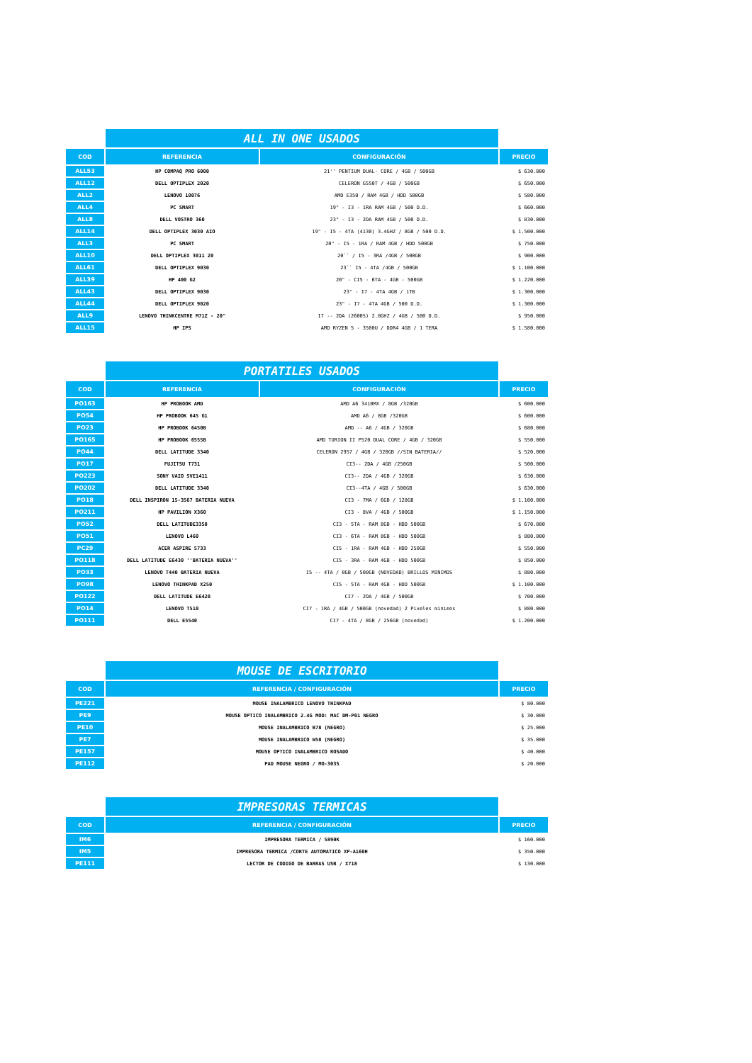| | ALL IN ONE USADOS | | |
| COD | REFERENCIA | CONFIGURACIÓN | PRECIO |
| ALL53 | HP COMPAQ PRO 6000 | 21'' PENTIUM DUAL- CORE / 4GB / 500GB | $ 630.000 |
| ALL12 | DELL OPTIPLEX 2020 | CELERON G550T / 4GB / 500GB | $ 650.000 |
| ALL2 | LENOVO 10076 | AMD E350 / RAM 4GB / HDD 500GB | $ 580.000 |
| ALL4 | PC SMART | 19" - I3 - 1RA RAM 4GB / 500 D.D. | $ 660.000 |
| ALL8 | DELL VOSTRO 360 | 23" - I3 - 2DA RAM 4GB / 500 D.D. | $ 830.000 |
| ALL14 | DELL OPTIPLEX 3030 AIO | 19" - I5 - 4TA (4130) 3.4GHZ / 8GB / 500 D.D. | $ 1.500.000 |
| ALL3 | PC SMART | 20" - I5 - 1RA / RAM 4GB / HDD 500GB | $ 750.000 |
| ALL10 | DELL OPTIPLEX 3011 20 | 20`` / I5 - 3RA /4GB / 500GB | $ 900.000 |
| ALL61 | DELL OPTIPLEX 9030 | 23`` I5 - 4TA /4GB / 500GB | $ 1.100.000 |
| ALL39 | HP 400 G2 | 20" - CI5 - 6TA - 4GB - 500GB | $ 1.220.000 |
| ALL43 | DELL OPTIPLEX 9030 | 23" - I7 - 4TA 4GB / 1TB | $ 1.300.000 |
| ALL44 | DELL OPTIPLEX 9020 | 23" - I7 - 4TA 4GB / 500 D.D. | $ 1.300.000 |
| ALL9 | LENOVO THINKCENTRE M71Z - 20" | I7 -- 2DA (2600S) 2.8GHZ / 4GB / 500 D.D. | $ 950.000 |
| ALL15 | HP IPS | AMD RYZEN 5 - 3500U / DDR4 4GB / 1 TERA | $ 1.580.000 |
| | PORTATILES USADOS | | |
| COD | REFERENCIA | CONFIGURACIÓN | PRECIO |
| PO163 | HP PROBOOK AMD | AMD A6 3410MX / 8GB /320GB | $ 600.000 |
| PO54 | HP PROBOOK 645 G1 | AMD A6 / 8GB /320GB | $ 600.000 |
| PO23 | HP PROBOOK 6450B | AMD -- A6 / 4GB / 320GB | $ 680.000 |
| PO165 | HP PROBOOK 6555B | AMD TURION II P520 DUAL CORE / 4GB / 320GB | $ 550.000 |
| PO44 | DELL LATITUDE 3340 | CELERON 2957 / 4GB / 320GB //SIN BATERIA// | $ 520.000 |
| PO17 | FUJITSU T731 | CI3-- 2DA / 4GB /250GB | $ 500.000 |
| PO223 | SONY VAIO SVE1411 | CI3-- 2DA / 4GB / 320GB | $ 630.000 |
| PO202 | DELL LATITUDE 3340 | CI3--4TA / 4GB / 500GB | $ 630.000 |
| PO18 | DELL INSPIRON 15-3567 BATERIA NUEVA | CI3 - 7MA / 6GB / 128GB | $ 1.100.000 |
| PO211 | HP PAVILION X360 | CI3 - 8VA / 4GB / 500GB | $ 1.150.000 |
| PO52 | DELL LATITUDE3350 | CI3 - 5TA - RAM 8GB - HDD 500GB | $ 670.000 |
| PO51 | LENOVO L460 | CI3 - 6TA - RAM 8GB - HDD 500GB | $ 880.000 |
| PC29 | ACER ASPIRE 5733 | CI5 - 1RA - RAM 4GB - HDD 250GB | $ 550.000 |
| PO118 | DELL LATITUDE E6430 ''BATERIA NUEVA'' | CI5 - 3RA - RAM 4GB - HDD 500GB | $ 850.000 |
| PO33 | LENOVO T440 BATERIA NUEVA | I5 -- 4TA / 8GB / 500GB (NOVEDAD) BRILLOS MINIMOS | $ 880.000 |
| PO98 | LENOVO THINKPAD X250 | CI5 - 5TA - RAM 4GB - HDD 500GB | $ 1.100.000 |
| PO122 | DELL LATITUDE E6420 | CI7 - 2DA / 4GB / 500GB | $ 700.000 |
| PO14 | LENOVO T510 | CI7 - 1RA / 4GB / 500GB (novedad) 2 Pixeles minimos | $ 880.000 |
| PO111 | DELL E5540 | CI7 - 4TA / 8GB / 256GB (novedad) | $ 1.200.000 |
| | MOUSE DE ESCRITORIO | |
| COD | REFERENCIA / CONFIGURACIÓN | PRECIO |
| PE221 | MOUSE INALAMBRICO LENOVO THINKPAD | $ 80.000 |
| PE9 | MOUSE OPTICO INALAMBRICO 2.4G MOD: MAC DM-P01 NEGRO | $ 30.000 |
| PE10 | MOUSE INALAMBRICO B78 (NEGRO) | $ 25.000 |
| PE7 | MOUSE INALAMBRICO W58 (NEGRO) | $ 35.000 |
| PE157 | MOUSE OPTICO INALAMBRICO ROSADO | $ 40.000 |
| PE112 | PAD MOUSE NEGRO / MO-303S | $ 20.000 |
| | IMPRESORAS TERMICAS | |
| COD | REFERENCIA / CONFIGURACIÓN | PRECIO |
| IM6 | IMPRESORA TERMICA / 5890K | $ 160.000 |
| IM5 | IMPRESORA TERMICA /CORTE AUTOMATICO XP-A160H | $ 350.000 |
| PE111 | LECTOR DE CODIGO DE BARRAS USB / X718 | $ 130.000 |